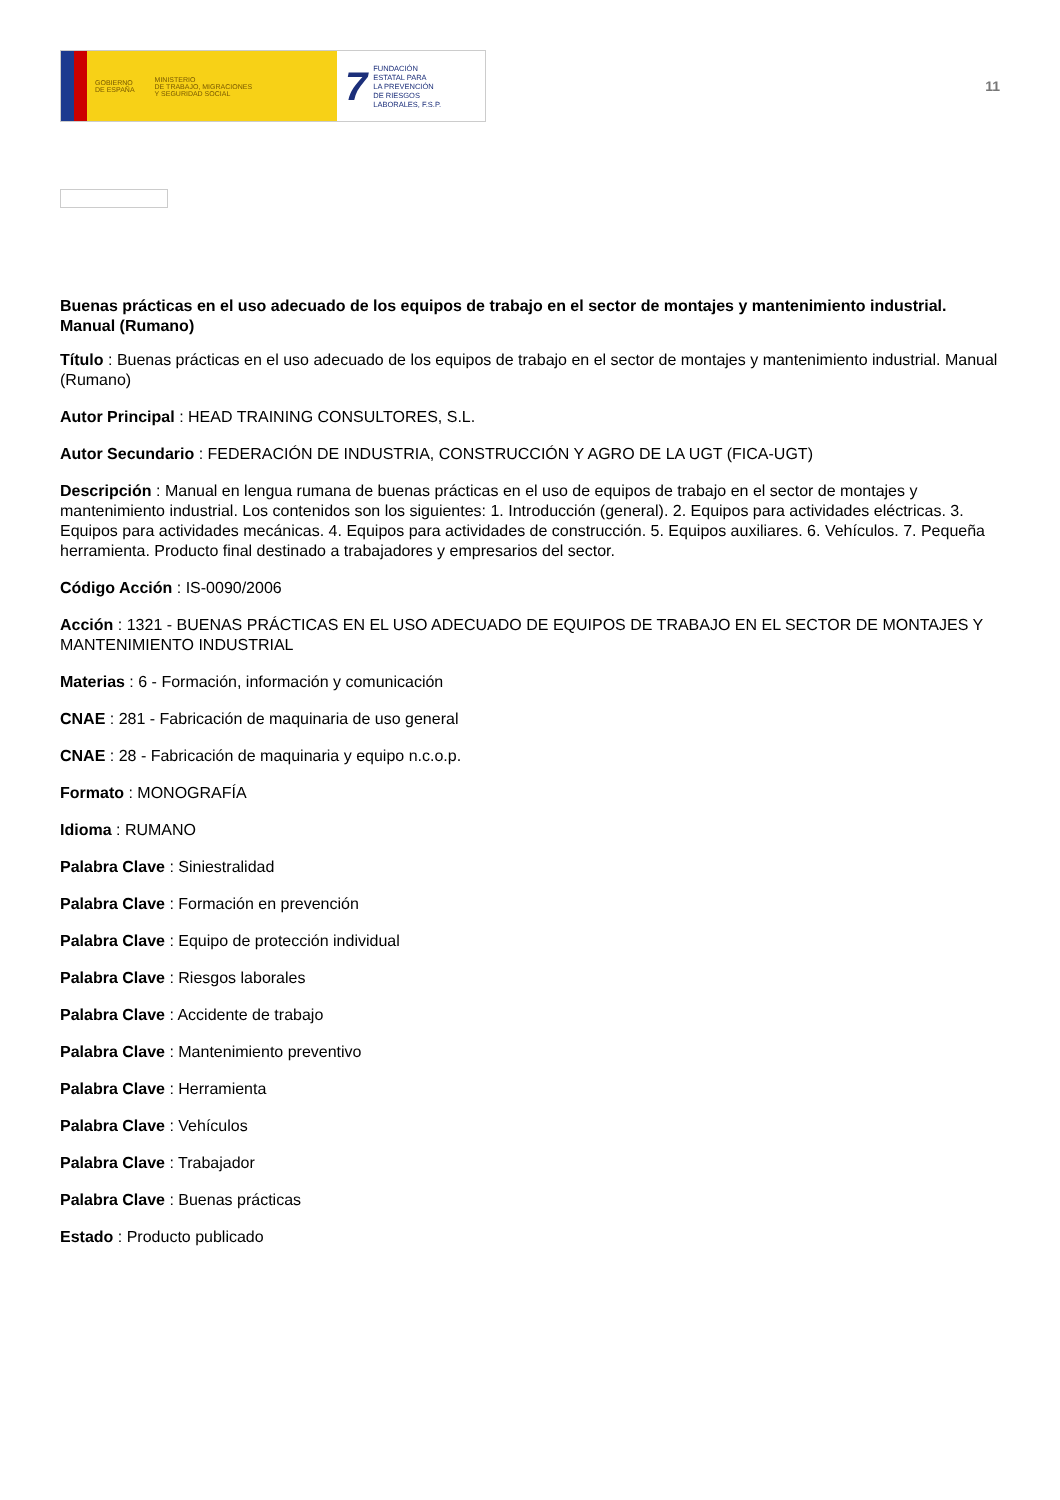GOBIERNO
DE ESPAÑA MINISTERIO
DE TRABAJO, MIGRACIONES
Y SEGURIDAD SOCIAL
7 FUNDACIÓN
ESTATAL PARA
LA PREVENCIÓN
DE RIESGOS
LABORALES, F.S.P.
11
Buenas prácticas en el uso adecuado de los equipos de trabajo en el sector de montajes y mantenimiento industrial. Manual (Rumano)
Título : Buenas prácticas en el uso adecuado de los equipos de trabajo en el sector de montajes y mantenimiento industrial. Manual (Rumano)
Autor Principal : HEAD TRAINING CONSULTORES, S.L.
Autor Secundario : FEDERACIÓN DE INDUSTRIA, CONSTRUCCIÓN Y AGRO DE LA UGT (FICA-UGT)
Descripción : Manual en lengua rumana de buenas prácticas en el uso de equipos de trabajo en el sector de montajes y mantenimiento industrial. Los contenidos son los siguientes: 1. Introducción (general). 2. Equipos para actividades eléctricas. 3. Equipos para actividades mecánicas. 4. Equipos para actividades de construcción. 5. Equipos auxiliares. 6. Vehículos. 7. Pequeña herramienta. Producto final destinado a trabajadores y empresarios del sector.
Código Acción : IS-0090/2006
Acción : 1321 - BUENAS PRÁCTICAS EN EL USO ADECUADO DE EQUIPOS DE TRABAJO EN EL SECTOR DE MONTAJES Y MANTENIMIENTO INDUSTRIAL
Materias : 6 - Formación, información y comunicación
CNAE : 281 - Fabricación de maquinaria de uso general
CNAE : 28 - Fabricación de maquinaria y equipo n.c.o.p.
Formato : MONOGRAFÍA
Idioma : RUMANO
Palabra Clave : Siniestralidad
Palabra Clave : Formación en prevención
Palabra Clave : Equipo de protección individual
Palabra Clave : Riesgos laborales
Palabra Clave : Accidente de trabajo
Palabra Clave : Mantenimiento preventivo
Palabra Clave : Herramienta
Palabra Clave : Vehículos
Palabra Clave : Trabajador
Palabra Clave : Buenas prácticas
Estado : Producto publicado